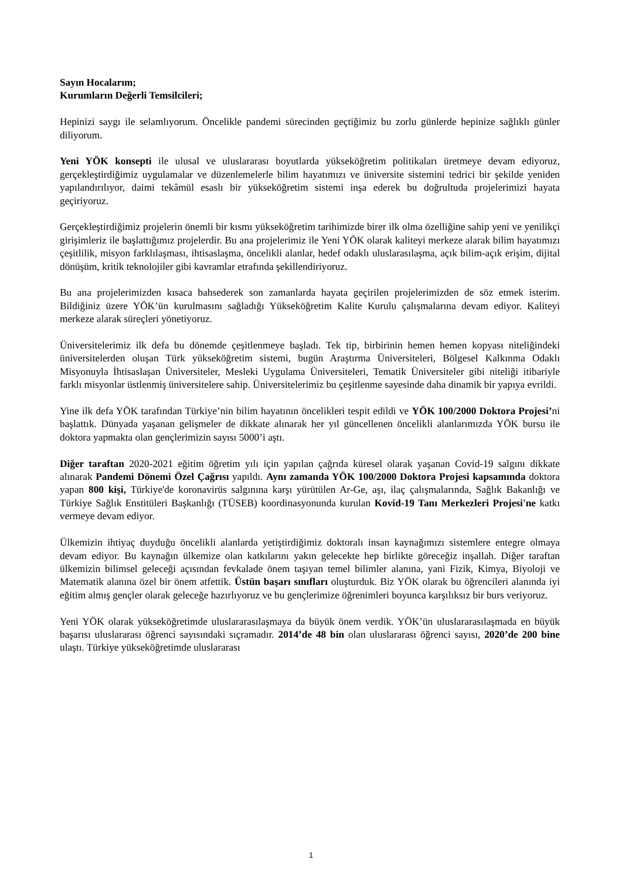Sayın Hocalarım;
Kurumların Değerli Temsilcileri;
Hepinizi saygı ile selamlıyorum. Öncelikle pandemi sürecinden geçtiğimiz bu zorlu günlerde hepinize sağlıklı günler diliyorum.
Yeni YÖK konsepti ile ulusal ve uluslararası boyutlarda yükseköğretim politikaları üretmeye devam ediyoruz, gerçekleştirdiğimiz uygulamalar ve düzenlemelerle bilim hayatımızı ve üniversite sistemini tedrici bir şekilde yeniden yapılandırılıyor, daimi tekâmül esaslı bir yükseköğretim sistemi inşa ederek bu doğrultuda projelerimizi hayata geçiriyoruz.
Gerçekleştirdiğimiz projelerin önemli bir kısmı yükseköğretim tarihimizde birer ilk olma özelliğine sahip yeni ve yenilikçi girişimleriz ile başlattığımız projelerdir. Bu ana projelerimiz ile Yeni YÖK olarak kaliteyi merkeze alarak bilim hayatımızı çeşitlilik, misyon farklılaşması, ihtisaslaşma, öncelikli alanlar, hedef odaklı uluslarasılaşma, açık bilim-açık erişim, dijital dönüşüm, kritik teknolojiler gibi kavramlar etrafında şekillendiriyoruz.
Bu ana projelerimizden kısaca bahsederek son zamanlarda hayata geçirilen projelerimizden de söz etmek isterim. Bildiğiniz üzere YÖK’ün kurulmasını sağladığı Yükseköğretim Kalite Kurulu çalışmalarına devam ediyor. Kaliteyi merkeze alarak süreçleri yönetiyoruz.
Üniversitelerimiz ilk defa bu dönemde çeşitlenmeye başladı. Tek tip, birbirinin hemen hemen kopyası niteliğindeki üniversitelerden oluşan Türk yükseköğretim sistemi, bugün Araştırma Üniversiteleri, Bölgesel Kalkınma Odaklı Misyonuyla İhtisaslaşan Üniversiteler, Mesleki Uygulama Üniversiteleri, Tematik Üniversiteler gibi niteliği itibariyle farklı misyonlar üstlenmiş üniversitelere sahip. Üniversitelerimiz bu çeşitlenme sayesinde daha dinamik bir yapıya evrildi.
Yine ilk defa YÖK tarafından Türkiye’nin bilim hayatının öncelikleri tespit edildi ve YÖK 100/2000 Doktora Projesi’ni başlattık. Dünyada yaşanan gelişmeler de dikkate alınarak her yıl güncellenen öncelikli alanlarımızda YÖK bursu ile doktora yapmakta olan gençlerimizin sayısı 5000’i aştı.
Diğer taraftan 2020-2021 eğitim öğretim yılı için yapılan çağrıda küresel olarak yaşanan Covid-19 salgını dikkate alınarak Pandemi Dönemi Özel Çağrısı yapıldı. Aynı zamanda YÖK 100/2000 Doktora Projesi kapsamında doktora yapan 800 kişi, Türkiye'de koronavirüs salgınına karşı yürütülen Ar-Ge, aşı, ilaç çalışmalarında, Sağlık Bakanlığı ve Türkiye Sağlık Enstitüleri Başkanlığı (TÜSEB) koordinasyonunda kurulan Kovid-19 Tanı Merkezleri Projesi'ne katkı vermeye devam ediyor.
Ülkemizin ihtiyaç duyduğu öncelikli alanlarda yetiştirdiğimiz doktoralı insan kaynağımızı sistemlere entegre olmaya devam ediyor. Bu kaynağın ülkemize olan katkılarını yakın gelecekte hep birlikte göreceğiz inşallah. Diğer taraftan ülkemizin bilimsel geleceği açısından fevkalade önem taşıyan temel bilimler alanına, yani Fizik, Kimya, Biyoloji ve Matematik alanına özel bir önem atfettik. Üstün başarı sınıfları oluşturduk. Biz YÖK olarak bu öğrencileri alanında iyi eğitim almış gençler olarak geleceğe hazırlıyoruz ve bu gençlerimize öğrenimleri boyunca karşılıksız bir burs veriyoruz.
Yeni YÖK olarak yükseköğretimde uluslararasılaşmaya da büyük önem verdik. YÖK’ün uluslararasılaşmada en büyük başarısı uluslararası öğrenci sayısındaki sıçramadır. 2014’de 48 bin olan uluslararası öğrenci sayısı, 2020’de 200 bine ulaştı. Türkiye yükseköğretimde uluslararası
1